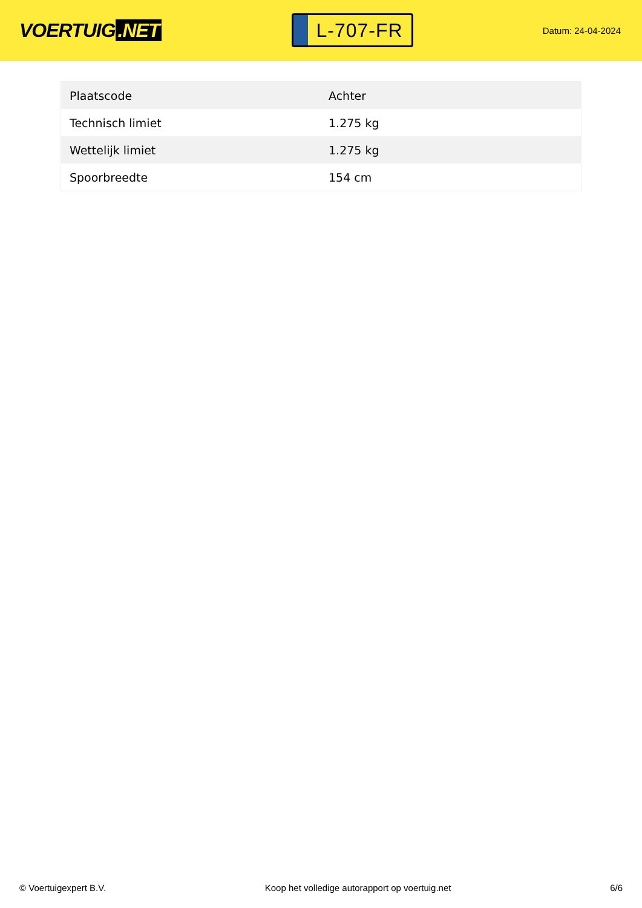VOERTUIG.NET
L-707-FR
Datum: 24-04-2024
| Plaatscode | Achter |
| Technisch limiet | 1.275 kg |
| Wettelijk limiet | 1.275 kg |
| Spoorbreedte | 154 cm |
© Voertuigexpert B.V. Koop het volledige autorapport op voertuig.net 6/6